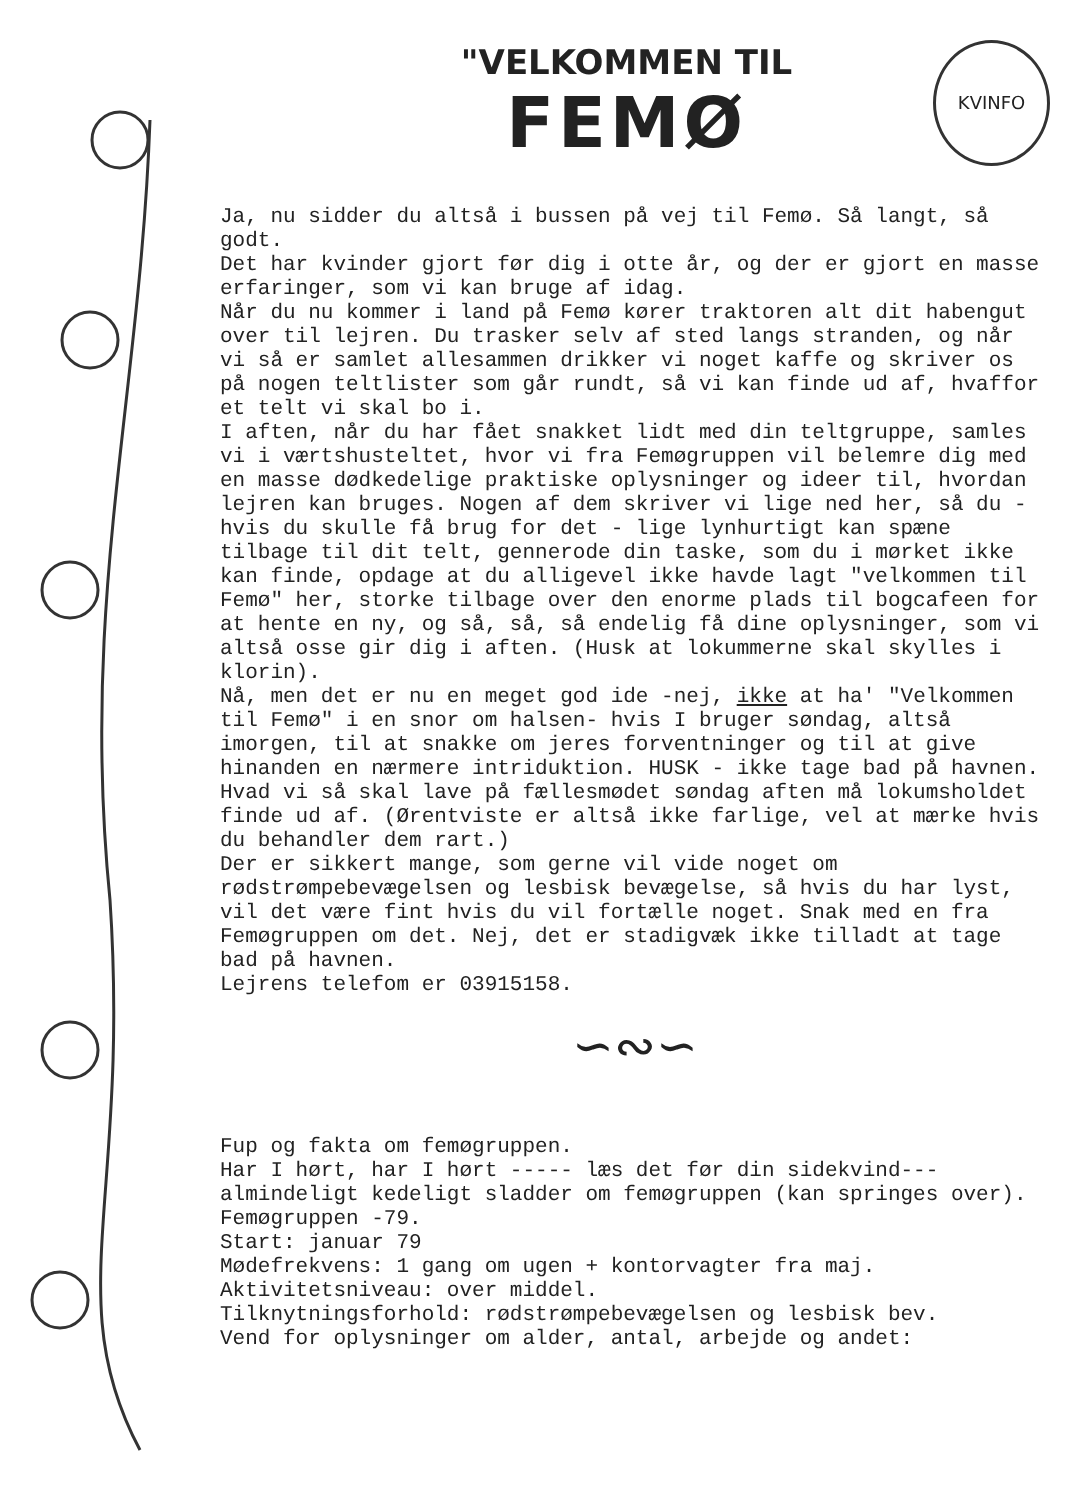"VELKOMMEN TIL
FEMØ
KVINFO
Ja, nu sidder du altså i bussen på vej til Femø. Så langt, så godt.
Det har kvinder gjort før dig i otte år, og der er gjort en masse erfaringer, som vi kan bruge af idag.
Når du nu kommer i land på Femø kører traktoren alt dit habengut over til lejren. Du trasker selv af sted langs stranden, og når vi så er samlet allesammen drikker vi noget kaffe og skriver os på nogen teltlister som går rundt, så vi kan finde ud af, hvaffor et telt vi skal bo i.
I aften, når du har fået snakket lidt med din teltgruppe, samles vi i værtshusteltet, hvor vi fra Femøgruppen vil belemre dig med en masse dødkedelige praktiske oplysninger og ideer til, hvordan lejren kan bruges. Nogen af dem skriver vi lige ned her, så du - hvis du skulle få brug for det - lige lynhurtigt kan spæne tilbage til dit telt, gennerode din taske, som du i mørket ikke kan finde, opdage at du alligevel ikke havde lagt "velkommen til Femø" her, storke tilbage over den enorme plads til bogcafeen for at hente en ny, og så, så, så endelig få dine oplysninger, som vi altså osse gir dig i aften. (Husk at lokummerne skal skylles i klorin).
Nå, men det er nu en meget god ide -nej, ikke at ha' "Velkommen til Femø" i en snor om halsen- hvis I bruger søndag, altså imorgen, til at snakke om jeres forventninger og til at give hinanden en nærmere intriduktion. HUSK - ikke tage bad på havnen. Hvad vi så skal lave på fællesmødet søndag aften må lokumsholdet finde ud af. (Ørentviste er altså ikke farlige, vel at mærke hvis du behandler dem rart.)
Der er sikkert mange, som gerne vil vide noget om rødstrømpebevægelsen og lesbisk bevægelse, så hvis du har lyst, vil det være fint hvis du vil fortælle noget. Snak med en fra Femøgruppen om det. Nej, det er stadigvæk ikke tilladt at tage bad på havnen.
Lejrens telefom er 03915158.
∽∾∽
Fup og fakta om femøgruppen.
Har I hørt, har I hørt ----- læs det før din sidekvind---almindeligt kedeligt sladder om femøgruppen (kan springes over).
Femøgruppen -79.
Start: januar 79
Mødefrekvens: 1 gang om ugen + kontorvagter fra maj.
Aktivitetsniveau: over middel.
Tilknytningsforhold: rødstrømpebevægelsen og lesbisk bev.
Vend for oplysninger om alder, antal, arbejde og andet: